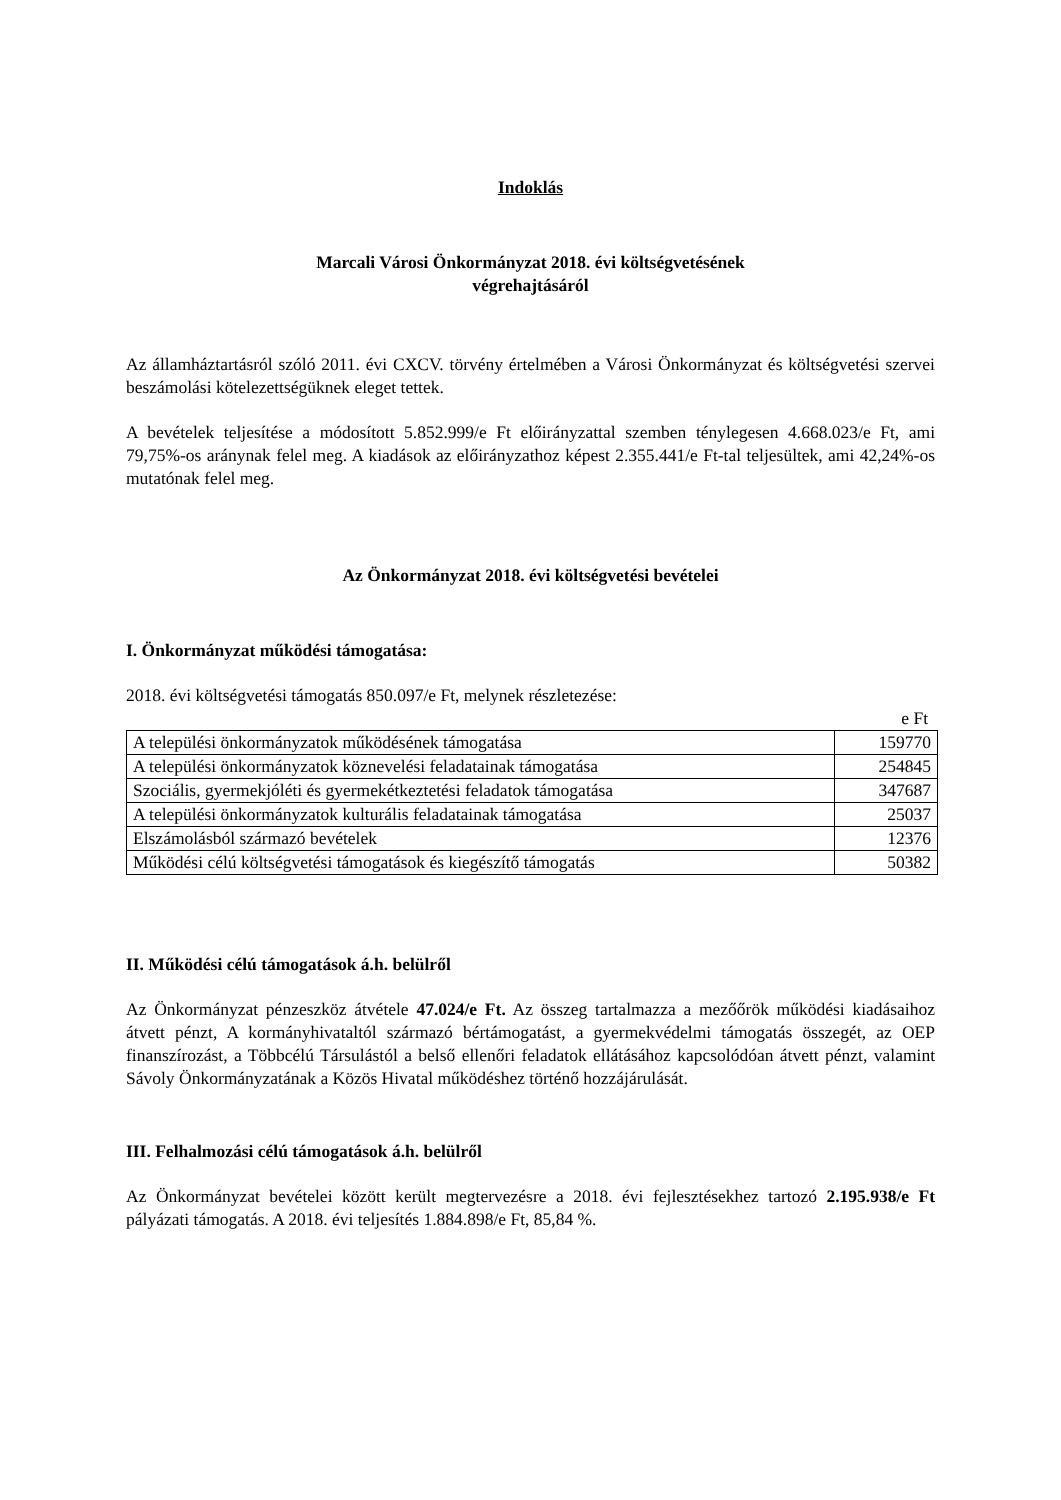Indoklás
Marcali Városi Önkormányzat 2018. évi költségvetésének
végrehajtásáról
Az államháztartásról szóló 2011. évi CXCV. törvény értelmében a Városi Önkormányzat és költségvetési szervei beszámolási kötelezettségüknek eleget tettek.
A bevételek teljesítése a módosított 5.852.999/e Ft előirányzattal szemben ténylegesen 4.668.023/e Ft, ami 79,75%-os aránynak felel meg. A kiadások az előirányzathoz képest 2.355.441/e Ft-tal teljesültek, ami 42,24%-os mutatónak felel meg.
Az Önkormányzat 2018. évi költségvetési bevételei
I. Önkormányzat működési támogatása:
2018. évi költségvetési támogatás 850.097/e Ft, melynek részletezése:
e Ft
| A települési önkormányzatok működésének támogatása | 159770 |
| A települési önkormányzatok köznevelési feladatainak támogatása | 254845 |
| Szociális, gyermekjóléti és gyermekétkeztetési feladatok támogatása | 347687 |
| A települési önkormányzatok kulturális feladatainak támogatása | 25037 |
| Elszámolásból származó bevételek | 12376 |
| Működési célú költségvetési támogatások és kiegészítő támogatás | 50382 |
II. Működési célú támogatások á.h. belülről
Az Önkormányzat pénzeszköz átvétele 47.024/e Ft. Az összeg tartalmazza a mezőőrök működési kiadásaihoz átvett pénzt, A kormányhivataltól származó bértámogatást, a gyermekvédelmi támogatás összegét, az OEP finanszírozást, a Többcélú Társulástól a belső ellenőri feladatok ellátásához kapcsolódóan átvett pénzt, valamint Sávoly Önkormányzatának a Közös Hivatal működéshez történő hozzájárulását.
III. Felhalmozási célú támogatások á.h. belülről
Az Önkormányzat bevételei között került megtervezésre a 2018. évi fejlesztésekhez tartozó 2.195.938/e Ft pályázati támogatás. A 2018. évi teljesítés 1.884.898/e Ft, 85,84 %.